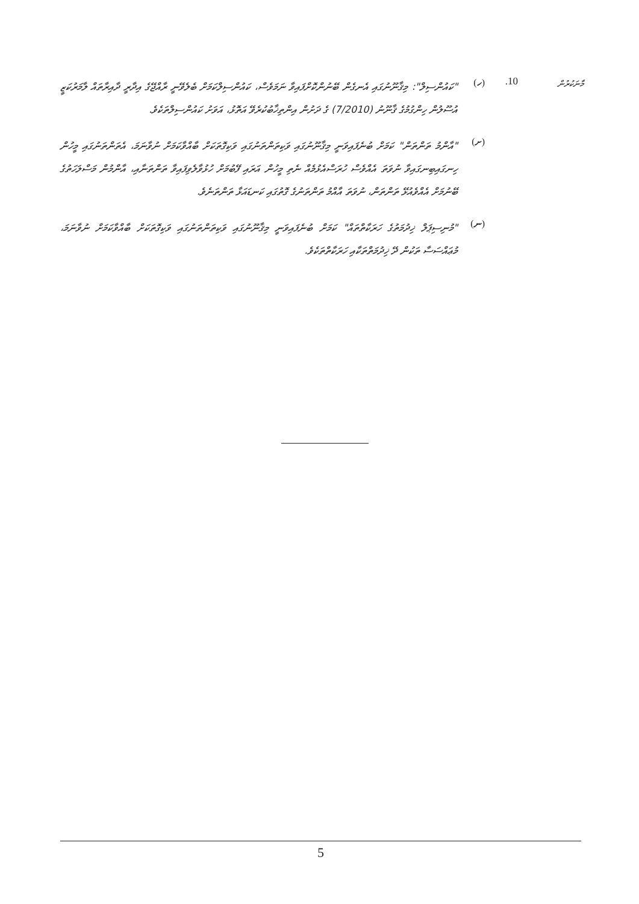މާނަކުރުން
10. (ހ)
"ކައުންސިލް": މިޤާނޫނުގައި އެނގެން ބޭނުންކޮށްފައިވާ ނަމަވެސް، ކައުންސިލްކަމަށް ބެލެވޭނީ ރާއްޖޭގެ އިދާރީ ދާއިރާތައް ލާމަރުކަޒީ އުސޫލުން ހިންގުމުގެ ޤާނޫނު (7/2010) ގެ ދަށުން އިންތިޚާބުކުރެވޭ އަތޮޅު، އަވަށު ކައުންސިލްތަކެވެ.
(ށ)
"އާންމު ތަންތަން" ކަމަށް ބުނެފައިވަނީ މިޤާނޫނުގައި ވަކިތަންތަނުގައި ވަކިގޮތަކަށް ބާއްވާކަމަށް ނުވާނަމަ، އެތަންތަނުގައި މީހުން ހިނގައިބިނގައިވާ ނުވަތަ އެއްވެސް ހުރަސްއެޅުމެއް ނެތި މީހުން އަރައި ފޭބުމަށް ހުޅުވާލެވިފައިވާ ތަންތަނާއި، އާންމުން މަސްލަހަތުގެ ބޭނުމަށް އެއްވެއުޅޭ ތަންތަން، ނުވަތަ އާއްމު ތަންތަނުގެ ގޮތުގައި ކަނޑައަޅާ ތަންތަނެވެ.
(ނ)
"މުނިސިޕަލް ޚިދުމަތުގެ ހަރަކާތްތައް" ކަމަށް ބުނެފައިވަނީ މިޤާނޫނުގައި ވަކިތަންތަނުގައި ވަކިގޮތަކަށް ބާއްވާކަމަށް ނުވާނަމަ، މުޢައްސަސާ ތަކުން ދޭ ޚިދުމަތްތަކާއި ހަރަކާތްތަކެވެ.
5